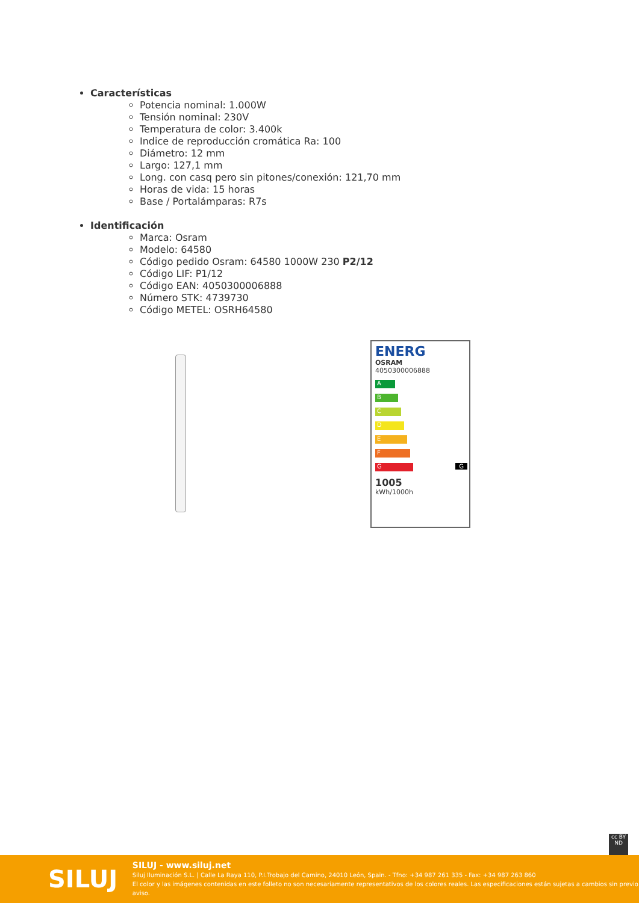Características
Potencia nominal: 1.000W
Tensión nominal: 230V
Temperatura de color: 3.400k
Indice de reproducción cromática Ra: 100
Diámetro: 12 mm
Largo: 127,1 mm
Long. con casq pero sin pitones/conexión: 121,70 mm
Horas de vida: 15 horas
Base / Portalámparas: R7s
Identificación
Marca: Osram
Modelo: 64580
Código pedido Osram: 64580 1000W 230 P2/12
Código LIF: P1/12
Código EAN: 4050300006888
Número STK: 4739730
Código METEL: OSRH64580
ENERG
OSRAM
4050300006888
A
B
C
D
E
F
G G
1005
kWh/1000h
cc BY ND
SILUJ
SILUJ - www.siluj.net
Siluj Iluminación S.L. | Calle La Raya 110, P.I.Trobajo del Camino, 24010 León, Spain. - Tfno: +34 987 261 335 - Fax: +34 987 263 860
El color y las imágenes contenidas en este folleto no son necesariamente representativos de los colores reales. Las especificaciones están sujetas a cambios sin previo aviso.